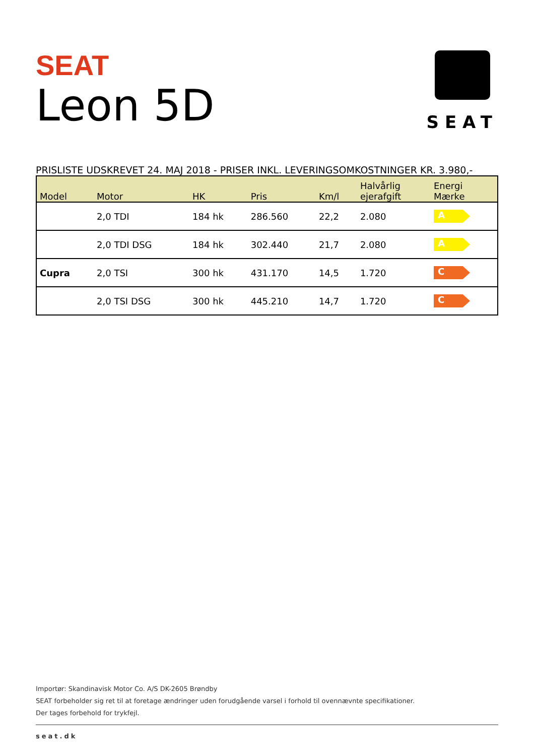SEAT
SEAT
Leon 5D
PRISLISTE UDSKREVET 24. MAJ 2018 - PRISER INKL. LEVERINGSOMKOSTNINGER KR. 3.980,-
| Model | Motor | HK | Pris | Km/l | Halvårlig ejerafgift | Energi Mærke |
| --- | --- | --- | --- | --- | --- | --- |
| | 2,0 TDI | 184 hk | 286.560 | 22,2 | 2.080 | A |
| | 2,0 TDI DSG | 184 hk | 302.440 | 21,7 | 2.080 | A |
| Cupra | 2,0 TSI | 300 hk | 431.170 | 14,5 | 1.720 | C |
| | 2,0 TSI DSG | 300 hk | 445.210 | 14,7 | 1.720 | C |
Importør: Skandinavisk Motor Co. A/S DK-2605 Brøndby
SEAT forbeholder sig ret til at foretage ændringer uden forudgående varsel i forhold til ovennævnte specifikationer.
Der tages forbehold for trykfejl.
seat.dk